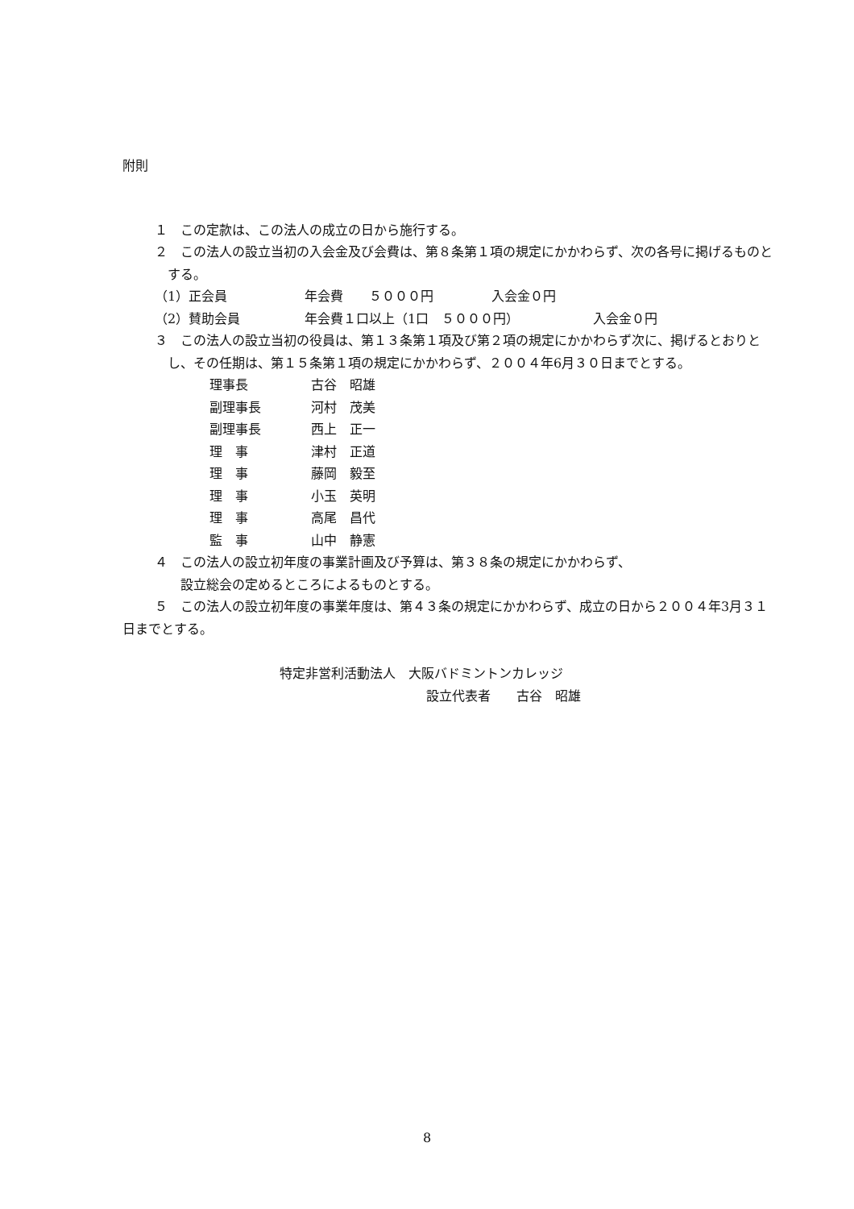附則
１　この定款は、この法人の成立の日から施行する。
２　この法人の設立当初の入会金及び会費は、第８条第１項の規定にかかわらず、次の各号に掲げるものとする。
（1）正会員 年会費　　５０００円 入会金０円
（2）賛助会員 年会費１口以上（1口　５０００円） 入会金０円
３　この法人の設立当初の役員は、第１３条第１項及び第２項の規定にかかわらず次に、掲げるとおりとし、その任期は、第１５条第１項の規定にかかわらず、２００４年6月３０日までとする。
理事長 古谷　昭雄
副理事長 河村　茂美
副理事長 西上　正一
理　事 津村　正道
理　事 藤岡　毅至
理　事 小玉　英明
理　事 高尾　昌代
監　事 山中　静憲
４　この法人の設立初年度の事業計画及び予算は、第３８条の規定にかかわらず、
設立総会の定めるところによるものとする。
５　この法人の設立初年度の事業年度は、第４３条の規定にかかわらず、成立の日から２００４年3月３１日までとする。
特定非営利活動法人　大阪バドミントンカレッジ
設立代表者　　古谷　昭雄
8